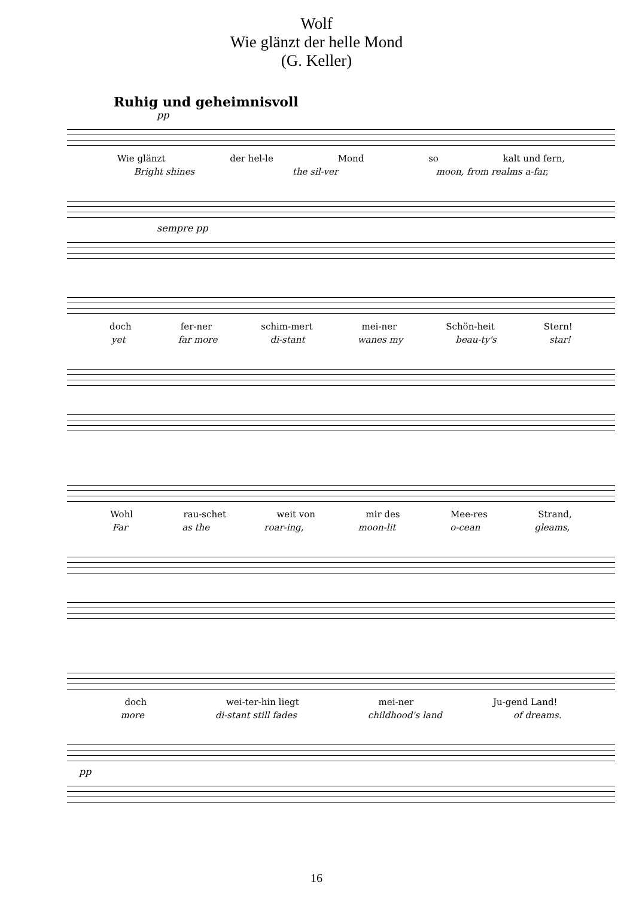Wolf
Wie glänzt der helle Mond
(G. Keller)
Ruhig und geheimnisvoll
pp
Wie glänzt der hel-le Mond so kalt und fern,
Bright shines the sil-ver moon, from realms a-far,
sempre pp
doch fer-ner schim-mert mei-ner Schön-heit Stern!
yet far more di-stant wanes my beau-ty's star!
Wohl rau-schet weit von mir des Mee-res Strand,
Far as the roar-ing, moon-lit o-cean gleams,
doch wei-ter-hin liegt mei-ner Ju-gend Land!
more di-stant still fades childhood's land of dreams.
pp
16